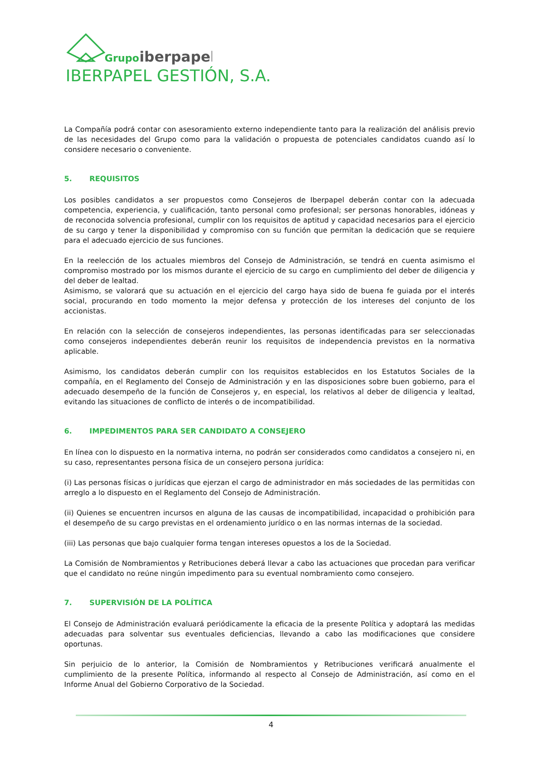Grupo
iberpapel
IBERPAPEL GESTIÓN, S.A.
La Compañía podrá contar con asesoramiento externo independiente tanto para la realización del análisis previo de las necesidades del Grupo como para la validación o propuesta de potenciales candidatos cuando así lo considere necesario o conveniente.
5. REQUISITOS
Los posibles candidatos a ser propuestos como Consejeros de Iberpapel deberán contar con la adecuada competencia, experiencia, y cualificación, tanto personal como profesional; ser personas honorables, idóneas y de reconocida solvencia profesional, cumplir con los requisitos de aptitud y capacidad necesarios para el ejercicio de su cargo y tener la disponibilidad y compromiso con su función que permitan la dedicación que se requiere para el adecuado ejercicio de sus funciones.
En la reelección de los actuales miembros del Consejo de Administración, se tendrá en cuenta asimismo el compromiso mostrado por los mismos durante el ejercicio de su cargo en cumplimiento del deber de diligencia y del deber de lealtad.
Asimismo, se valorará que su actuación en el ejercicio del cargo haya sido de buena fe guiada por el interés social, procurando en todo momento la mejor defensa y protección de los intereses del conjunto de los accionistas.
En relación con la selección de consejeros independientes, las personas identificadas para ser seleccionadas como consejeros independientes deberán reunir los requisitos de independencia previstos en la normativa aplicable.
Asimismo, los candidatos deberán cumplir con los requisitos establecidos en los Estatutos Sociales de la compañía, en el Reglamento del Consejo de Administración y en las disposiciones sobre buen gobierno, para el adecuado desempeño de la función de Consejeros y, en especial, los relativos al deber de diligencia y lealtad, evitando las situaciones de conflicto de interés o de incompatibilidad.
6. IMPEDIMENTOS PARA SER CANDIDATO A CONSEJERO
En línea con lo dispuesto en la normativa interna, no podrán ser considerados como candidatos a consejero ni, en su caso, representantes persona física de un consejero persona jurídica:
(i) Las personas físicas o jurídicas que ejerzan el cargo de administrador en más sociedades de las permitidas con arreglo a lo dispuesto en el Reglamento del Consejo de Administración.
(ii) Quienes se encuentren incursos en alguna de las causas de incompatibilidad, incapacidad o prohibición para el desempeño de su cargo previstas en el ordenamiento jurídico o en las normas internas de la sociedad.
(iii) Las personas que bajo cualquier forma tengan intereses opuestos a los de la Sociedad.
La Comisión de Nombramientos y Retribuciones deberá llevar a cabo las actuaciones que procedan para verificar que el candidato no reúne ningún impedimento para su eventual nombramiento como consejero.
7. SUPERVISIÓN DE LA POLÍTICA
El Consejo de Administración evaluará periódicamente la eficacia de la presente Política y adoptará las medidas adecuadas para solventar sus eventuales deficiencias, llevando a cabo las modificaciones que considere oportunas.
Sin perjuicio de lo anterior, la Comisión de Nombramientos y Retribuciones verificará anualmente el cumplimiento de la presente Política, informando al respecto al Consejo de Administración, así como en el Informe Anual del Gobierno Corporativo de la Sociedad.
4